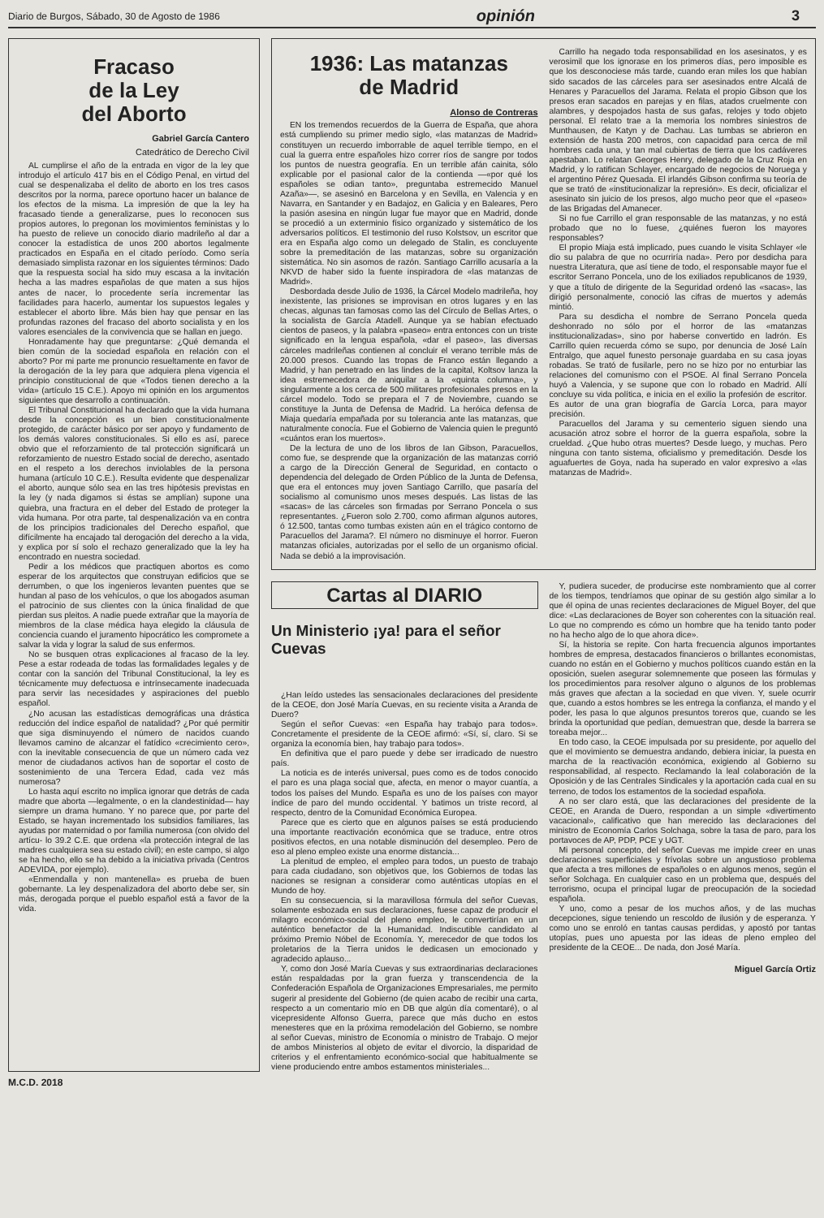Diario de Burgos, Sábado, 30 de Agosto de 1986 opinión 3
Fracaso
de la Ley
del Aborto
Gabriel García Cantero
Catedrático de Derecho Civil
AL cumplirse el año de la entrada en vigor de la ley que introdujo el artículo 417 bis en el Código Penal, en virtud del cual se despenalizaba el delito de aborto en los tres casos descritos por la norma, parece oportuno hacer un balance de los efectos de la misma. La impresión de que la ley ha fracasado tiende a generalizarse, pues lo reconocen sus propios autores, lo pregonan los movimientos feministas y lo ha puesto de relieve un conocido diario madrileño al dar a conocer la estadística de unos 200 abortos legalmente practicados en España en el citado período. Como sería demasiado simplista razonar en los siguientes términos: Dado que la respuesta social ha sido muy escasa a la invitación hecha a las madres españolas de que maten a sus hijos antes de nacer, lo procedente sería incrementar las facilidades para hacerlo, aumentar los supuestos legales y establecer el aborto libre. Más bien hay que pensar en las profundas razones del fracaso del aborto socialista y en los valores esenciales de la convivencia que se hallan en juego.
Honradamente hay que preguntarse: ¿Qué demanda el bien común de la sociedad española en relación con el aborto? Por mi parte me pronuncio resueltamente en favor de la derogación de la ley para que adquiera plena vigencia el principio constitucional de que «Todos tienen derecho a la vida» (artículo 15 C.E.). Apoyo mi opinión en los argumentos siguientes que desarrollo a continuación.
El Tribunal Constitucional ha declarado que la vida humana desde la concepción es un bien constitucionalmente protegido, de carácter básico por ser apoyo y fundamento de los demás valores constitucionales. Si ello es así, parece obvio que el reforzamiento de tal protección significará un reforzamiento de nuestro Estado social de derecho, asentado en el respeto a los derechos inviolables de la persona humana (artículo 10 C.E.). Resulta evidente que despenalizar el aborto, aunque sólo sea en las tres hipótesis previstas en la ley (y nada digamos si éstas se amplían) supone una quiebra, una fractura en el deber del Estado de proteger la vida humana. Por otra parte, tal despenalización va en contra de los principios tradicionales del Derecho español, que difícilmente ha encajado tal derogación del derecho a la vida, y explica por sí solo el rechazo generalizado que la ley ha encontrado en nuestra sociedad.
Pedir a los médicos que practiquen abortos es como esperar de los arquitectos que construyan edificios que se derrumben, o que los ingenieros levanten puentes que se hundan al paso de los vehículos, o que los abogados asuman el patrocinio de sus clientes con la única finalidad de que pierdan sus pleitos. A nadie puede extrañar que la mayoría de miembros de la clase médica haya elegido la cláusula de conciencia cuando el juramento hipocrático les compromete a salvar la vida y lograr la salud de sus enfermos.
No se busquen otras explicaciones al fracaso de la ley. Pese a estar rodeada de todas las formalidades legales y de contar con la sanción del Tribunal Constitucional, la ley es técnicamente muy defectuosa e intrínsecamente inadecuada para servir las necesidades y aspiraciones del pueblo español.
¿No acusan las estadísticas demográficas una drástica reducción del índice español de natalidad? ¿Por qué permitir que siga disminuyendo el número de nacidos cuando llevamos camino de alcanzar el fatídico «crecimiento cero», con la inevitable consecuencia de que un número cada vez menor de ciudadanos activos han de soportar el costo de sostenimiento de una Tercera Edad, cada vez más numerosa?
Lo hasta aquí escrito no implica ignorar que detrás de cada madre que aborta —legalmente, o en la clandestinidad— hay siempre un drama humano. Y no parece que, por parte del Estado, se hayan incrementado los subsidios familiares, las ayudas por maternidad o por familia numerosa (con olvido del artícu- lo 39.2 C.E. que ordena «la protección integral de las madres cualquiera sea su estado civil); en este campo, si algo se ha hecho, ello se ha debido a la iniciativa privada (Centros ADEVIDA, por ejemplo).
«Enmendalla y non mantenella» es prueba de buen gobernante. La ley despenalizadora del aborto debe ser, sin más, derogada porque el pueblo español está a favor de la vida.
1936: Las matanzas
de Madrid
Alonso de Contreras
EN los tremendos recuerdos de la Guerra de España, que ahora está cumpliendo su primer medio siglo, «las matanzas de Madrid» constituyen un recuerdo imborrable de aquel terrible tiempo, en el cual la guerra entre españoles hizo correr ríos de sangre por todos los puntos de nuestra geografía. En un terrible afán cainita, sólo explicable por el pasional calor de la contienda —«por qué los españoles se odian tanto», preguntaba estremecido Manuel Azaña»—, se asesinó en Barcelona y en Sevilla, en Valencia y en Navarra, en Santander y en Badajoz, en Galicia y en Baleares, Pero la pasión asesina en ningún lugar fue mayor que en Madrid, donde se procedió a un exterminio físico organizado y sistemático de los adversarios políticos. El testimonio del ruso Kolstsov, un escritor que era en España algo como un delegado de Stalin, es concluyente sobre la premeditación de las matanzas, sobre su organización sistemática. No sin asomos de razón. Santiago Carrillo acusaría a la NKVD de haber sido la fuente inspiradora de «las matanzas de Madrid».
Desbordada desde Julio de 1936, la Cárcel Modelo madrileña, hoy inexistente, las prisiones se improvisan en otros lugares y en las checas, algunas tan famosas como las del Círculo de Bellas Artes, o la socialista de García Atadell. Aunque ya se habían efectuado cientos de paseos, y la palabra «paseo» entra entonces con un triste significado en la lengua española, «dar el paseo», las diversas cárceles madrileñas contienen al concluir el verano terrible más de 20.000 presos. Cuando las tropas de Franco están llegando a Madrid, y han penetrado en las lindes de la capital, Koltsov lanza la idea estremecedora de aniquilar a la «quinta columna», y singularmente a los cerca de 500 militares profesionales presos en la cárcel modelo. Todo se prepara el 7 de Noviembre, cuando se constituye la Junta de Defensa de Madrid. La heróica defensa de Miaja quedaría empañada por su tolerancia ante las matanzas, que naturalmente conocía. Fue el Gobierno de Valencia quien le preguntó «cuántos eran los muertos».
De la lectura de uno de los libros de Ian Gibson, Paracuellos, como fue, se desprende que la organización de las matanzas corrió a cargo de la Dirección General de Seguridad, en contacto o dependencia del delegado de Orden Público de la Junta de Defensa, que era el entonces muy joven Santiago Carrillo, que pasaría del socialismo al comunismo unos meses después. Las listas de las «sacas» de las cárceles son firmadas por Serrano Poncela o sus representantes. ¿Fueron solo 2.700, como afirman algunos autores, ó 12.500, tantas como tumbas existen aún en el trágico contorno de Paracuellos del Jarama?. El número no disminuye el horror. Fueron matanzas oficiales, autorizadas por el sello de un organismo oficial. Nada se debió a la improvisación.
Carrillo ha negado toda responsabilidad en los asesinatos, y es verosimil que los ignorase en los primeros días, pero imposible es que los desconociese más tarde, cuando eran miles los que habían sido sacados de las cárceles para ser asesinados entre Alcalá de Henares y Paracuellos del Jarama. Relata el propio Gibson que los presos eran sacados en parejas y en filas, atados cruelmente con alambres, y despojados hasta de sus gafas, relojes y todo objeto personal. El relato trae a la memoria los nombres siniestros de Munthausen, de Katyn y de Dachau. Las tumbas se abrieron en extensión de hasta 200 metros, con capacidad para cerca de mil hombres cada una, y tan mal cubiertas de tierra que los cadáveres apestaban. Lo relatan Georges Henry, delegado de la Cruz Roja en Madrid, y lo ratifican Schlayer, encargado de negocios de Noruega y el argentino Pérez Quesada. El irlandés Gibson confirma su teoría de que se trató de «institucionalizar la represión». Es decir, oficializar el asesinato sin juicio de los presos, algo mucho peor que el «paseo» de las Brigadas del Amanecer.
Si no fue Carrillo el gran responsable de las matanzas, y no está probado que no lo fuese, ¿quiénes fueron los mayores responsables?
El propio Miaja está implicado, pues cuando le visita Schlayer «le dio su palabra de que no ocurriría nada». Pero por desdicha para nuestra Literatura, que así tiene de todo, el responsable mayor fue el escritor Serrano Poncela, uno de los exiliados republicanos de 1939, y que a título de dirigente de la Seguridad ordenó las «sacas», las dirigió personalmente, conoció las cifras de muertos y además mintió.
Para su desdicha el nombre de Serrano Poncela queda deshonrado no sólo por el horror de las «matanzas institucionalizadas», sino por haberse convertido en ladrón. Es Carrillo quien recuerda cómo se supo, por denuncia de José Laín Entralgo, que aquel funesto personaje guardaba en su casa joyas robadas. Se trató de fusilarle, pero no se hizo por no enturbiar las relaciones del comunismo con el PSOE. Al final Serrano Poncela huyó a Valencia, y se supone que con lo robado en Madrid. Allí concluye su vida política, e inicia en el exilio la profesión de escritor. Es autor de una gran biografía de García Lorca, para mayor precisión.
Paracuellos del Jarama y su cementerio siguen siendo una acusación atroz sobre el horror de la guerra española, sobre la crueldad. ¿Que hubo otras muertes? Desde luego, y muchas. Pero ninguna con tanto sistema, oficialismo y premeditación. Desde los aguafuertes de Goya, nada ha superado en valor expresivo a «las matanzas de Madrid».
Cartas al DIARIO
Un Ministerio ¡ya! para el señor Cuevas
¿Han leído ustedes las sensacionales declaraciones del presidente de la CEOE, don José María Cuevas, en su reciente visita a Aranda de Duero?
Según el señor Cuevas: «en España hay trabajo para todos». Concretamente el presidente de la CEOE afirmó: «Sí, sí, claro. Si se organiza la economía bien, hay trabajo para todos».
En definitiva que el paro puede y debe ser irradicado de nuestro país.
La noticia es de interés universal, pues como es de todos conocido el paro es una plaga social que, afecta, en menor o mayor cuantía, a todos los países del Mundo. España es uno de los países con mayor índice de paro del mundo occidental. Y batimos un triste record, al respecto, dentro de la Comunidad Económica Europea.
Parece que es cierto que en algunos países se está produciendo una importante reactivación económica que se traduce, entre otros positivos efectos, en una notable disminución del desempleo. Pero de eso al pleno empleo existe una enorme distancia...
La plenitud de empleo, el empleo para todos, un puesto de trabajo para cada ciudadano, son objetivos que, los Gobiernos de todas las naciones se resignan a considerar como auténticas utopías en el Mundo de hoy.
En su consecuencia, si la maravillosa fórmula del señor Cuevas, solamente esbozada en sus declaraciones, fuese capaz de producir el milagro económico-social del pleno empleo, le convertirían en un auténtico benefactor de la Humanidad. Indiscutible candidato al próximo Premio Nóbel de Economía. Y, merecedor de que todos los proletarios de la Tierra unidos le dedicasen un emocionado y agradecido aplauso...
Y, como don José María Cuevas y sus extraordinarias declaraciones están respaldadas por la gran fuerza y transcendencia de la Confederación Española de Organizaciones Empresariales, me permito sugerir al presidente del Gobierno (de quien acabo de recibir una carta, respecto a un comentario mío en DB que algún día comentaré), o al vicepresidente Alfonso Guerra, parece que más ducho en estos menesteres que en la próxima remodelación del Gobierno, se nombre al señor Cuevas, ministro de Economía o ministro de Trabajo. O mejor de ambos Ministerios al objeto de evitar el divorcio, la disparidad de criterios y el enfrentamiento económico-social que habitualmente se viene produciendo entre ambos estamentos ministeriales...
Y, pudiera suceder, de producirse este nombramiento que al correr de los tiempos, tendríamos que opinar de su gestión algo similar a lo que él opina de unas recientes declaraciones de Miguel Boyer, del que dice: «Las declaraciones de Boyer son coherentes con la situación real. Lo que no comprendo es cómo un hombre que ha tenido tanto poder no ha hecho algo de lo que ahora dice».
Sí, la historia se repite. Con harta frecuencia algunos importantes hombres de empresa, destacados financieros o brillantes economistas, cuando no están en el Gobierno y muchos políticos cuando están en la oposición, suelen asegurar solemnemente que poseen las fórmulas y los procedimientos para resolver alguno o algunos de los problemas más graves que afectan a la sociedad en que viven. Y, suele ocurrir que, cuando a estos hombres se les entrega la confianza, el mando y el poder, les pasa lo que algunos presuntos toreros que, cuando se les brinda la oportunidad que pedían, demuestran que, desde la barrera se toreaba mejor...
En todo caso, la CEOE impulsada por su presidente, por aquello del que el movimiento se demuestra andando, debiera iniciar, la puesta en marcha de la reactivación económica, exigiendo al Gobierno su responsabilidad, al respecto. Reclamando la leal colaboración de la Oposición y de las Centrales Sindicales y la aportación cada cual en su terreno, de todos los estamentos de la sociedad española.
A no ser claro está, que las declaraciones del presidente de la CEOE, en Aranda de Duero, respondan a un simple «divertimento vacacional», calificativo que han merecido las declaraciones del ministro de Economía Carlos Solchaga, sobre la tasa de paro, para los portavoces de AP, PDP, PCE y UGT.
Mi personal concepto, del señor Cuevas me impide creer en unas declaraciones superficiales y frívolas sobre un angustioso problema que afecta a tres millones de españoles o en algunos menos, según el señor Solchaga. En cualquier caso en un problema que, después del terrorismo, ocupa el principal lugar de preocupación de la sociedad española.
Y uno, como a pesar de los muchos años, y de las muchas decepciones, sigue teniendo un rescoldo de ilusión y de esperanza. Y como uno se enroló en tantas causas perdidas, y apostó por tantas utopías, pues uno apuesta por las ideas de pleno empleo del presidente de la CEOE... De nada, don José María.
Miguel García Ortiz
M.C.D. 2018